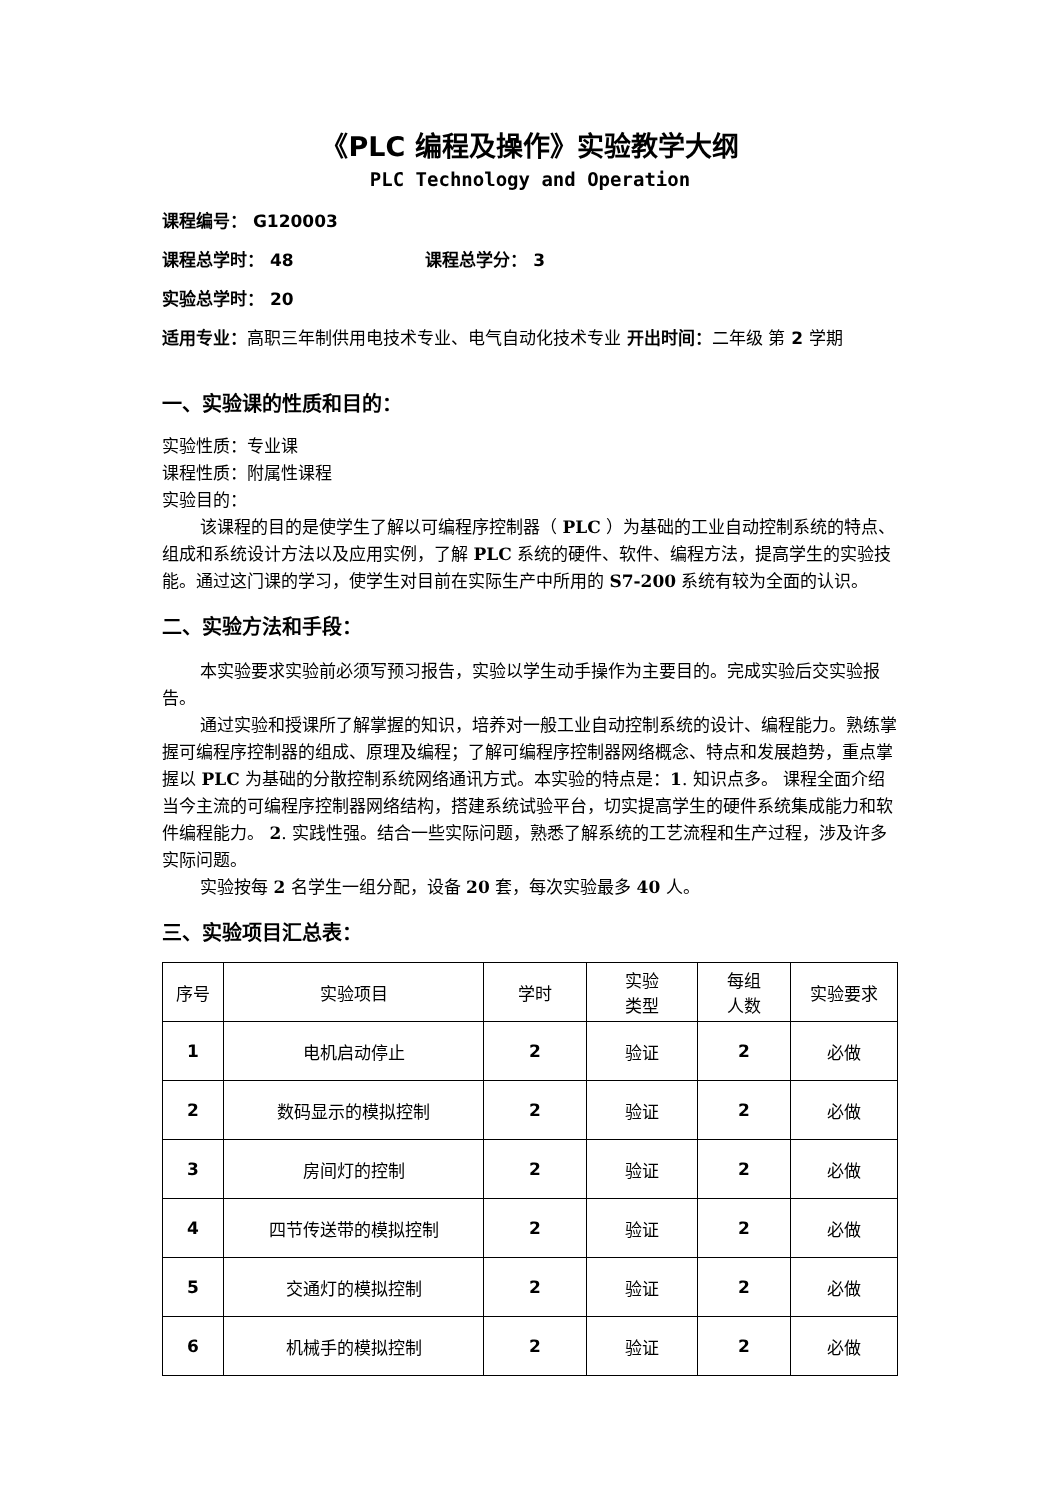《PLC 编程及操作》实验教学大纲
PLC Technology and Operation
课程编号： G120003
课程总学时： 48 课程总学分： 3
实验总学时： 20
适用专业：高职三年制供用电技术专业、电气自动化技术专业 开出时间：二年级 第 2 学期
一、实验课的性质和目的：
实验性质：专业课
课程性质：附属性课程
实验目的：
该课程的目的是使学生了解以可编程序控制器（ PLC ）为基础的工业自动控制系统的特点、组成和系统设计方法以及应用实例，了解 PLC 系统的硬件、软件、编程方法，提高学生的实验技能。通过这门课的学习，使学生对目前在实际生产中所用的 S7-200 系统有较为全面的认识。
二、实验方法和手段：
本实验要求实验前必须写预习报告，实验以学生动手操作为主要目的。完成实验后交实验报告。
通过实验和授课所了解掌握的知识，培养对一般工业自动控制系统的设计、编程能力。熟练掌握可编程序控制器的组成、原理及编程；了解可编程序控制器网络概念、特点和发展趋势，重点掌握以 PLC 为基础的分散控制系统网络通讯方式。本实验的特点是：1. 知识点多。 课程全面介绍当今主流的可编程序控制器网络结构，搭建系统试验平台，切实提高学生的硬件系统集成能力和软件编程能力。 2. 实践性强。结合一些实际问题，熟悉了解系统的工艺流程和生产过程，涉及许多实际问题。
实验按每 2 名学生一组分配，设备 20 套，每次实验最多 40 人。
三、实验项目汇总表：
| 序号 | 实验项目 | 学时 | 实验 类型 | 每组 人数 | 实验要求 |
| --- | --- | --- | --- | --- | --- |
| 1 | 电机启动停止 | 2 | 验证 | 2 | 必做 |
| 2 | 数码显示的模拟控制 | 2 | 验证 | 2 | 必做 |
| 3 | 房间灯的控制 | 2 | 验证 | 2 | 必做 |
| 4 | 四节传送带的模拟控制 | 2 | 验证 | 2 | 必做 |
| 5 | 交通灯的模拟控制 | 2 | 验证 | 2 | 必做 |
| 6 | 机械手的模拟控制 | 2 | 验证 | 2 | 必做 |